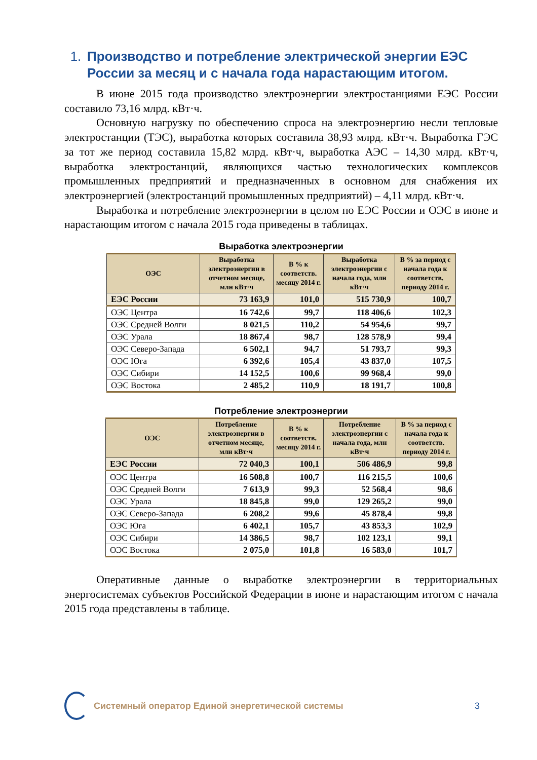1. Производство и потребление электрической энергии ЕЭС России за месяц и с начала года нарастающим итогом.
В июне 2015 года производство электроэнергии электростанциями ЕЭС России составило 73,16 млрд. кВт·ч.
Основную нагрузку по обеспечению спроса на электроэнергию несли тепловые электростанции (ТЭС), выработка которых составила 38,93 млрд. кВт·ч. Выработка ГЭС за тот же период составила 15,82 млрд. кВт·ч, выработка АЭС – 14,30 млрд. кВт·ч, выработка электростанций, являющихся частью технологических комплексов промышленных предприятий и предназначенных в основном для снабжения их электроэнергией (электростанций промышленных предприятий) – 4,11 млрд. кВт·ч.
Выработка и потребление электроэнергии в целом по ЕЭС России и ОЭС в июне и нарастающим итогом с начала 2015 года приведены в таблицах.
Выработка электроэнергии
| ОЭС | Выработка электроэнергии в отчетном месяце, млн кВт·ч | В % к соответств. месяцу 2014 г. | Выработка электроэнергии с начала года, млн кВт·ч | В % за период с начала года к соответств. периоду 2014 г. |
| --- | --- | --- | --- | --- |
| ЕЭС России | 73 163,9 | 101,0 | 515 730,9 | 100,7 |
| ОЭС Центра | 16 742,6 | 99,7 | 118 406,6 | 102,3 |
| ОЭС Средней Волги | 8 021,5 | 110,2 | 54 954,6 | 99,7 |
| ОЭС Урала | 18 867,4 | 98,7 | 128 578,9 | 99,4 |
| ОЭС Северо-Запада | 6 502,1 | 94,7 | 51 793,7 | 99,3 |
| ОЭС Юга | 6 392,6 | 105,4 | 43 837,0 | 107,5 |
| ОЭС Сибири | 14 152,5 | 100,6 | 99 968,4 | 99,0 |
| ОЭС Востока | 2 485,2 | 110,9 | 18 191,7 | 100,8 |
Потребление электроэнергии
| ОЭС | Потребление электроэнергии в отчетном месяце, млн кВт·ч | В % к соответств. месяцу 2014 г. | Потребление электроэнергии с начала года, млн кВт·ч | В % за период с начала года к соответств. периоду 2014 г. |
| --- | --- | --- | --- | --- |
| ЕЭС России | 72 040,3 | 100,1 | 506 486,9 | 99,8 |
| ОЭС Центра | 16 508,8 | 100,7 | 116 215,5 | 100,6 |
| ОЭС Средней Волги | 7 613,9 | 99,3 | 52 568,4 | 98,6 |
| ОЭС Урала | 18 845,8 | 99,0 | 129 265,2 | 99,0 |
| ОЭС Северо-Запада | 6 208,2 | 99,6 | 45 878,4 | 99,8 |
| ОЭС Юга | 6 402,1 | 105,7 | 43 853,3 | 102,9 |
| ОЭС Сибири | 14 386,5 | 98,7 | 102 123,1 | 99,1 |
| ОЭС Востока | 2 075,0 | 101,8 | 16 583,0 | 101,7 |
Оперативные данные о выработке электроэнергии в территориальных энергосистемах субъектов Российской Федерации в июне и нарастающим итогом с начала 2015 года представлены в таблице.
Системный оператор Единой энергетической системы
3